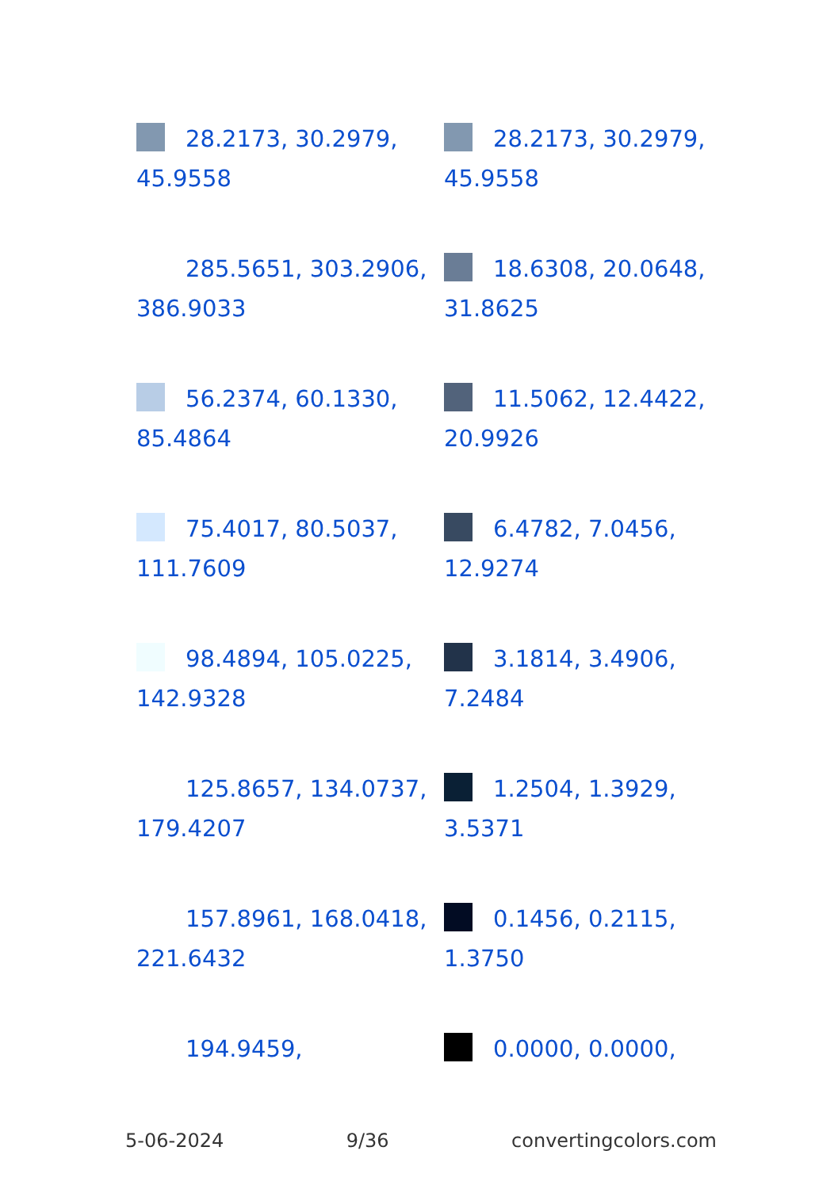28.2173, 30.2979, 45.9558
28.2173, 30.2979, 45.9558
285.5651, 303.2906, 386.9033
18.6308, 20.0648, 31.8625
56.2374, 60.1330, 85.4864
11.5062, 12.4422, 20.9926
75.4017, 80.5037, 111.7609
6.4782, 7.0456, 12.9274
98.4894, 105.0225, 142.9328
3.1814, 3.4906, 7.2484
125.8657, 134.0737, 179.4207
1.2504, 1.3929, 3.5371
157.8961, 168.0418, 221.6432
0.1456, 0.2115, 1.3750
194.9459,
0.0000, 0.0000,
5-06-2024 9/36 convertingcolors.com